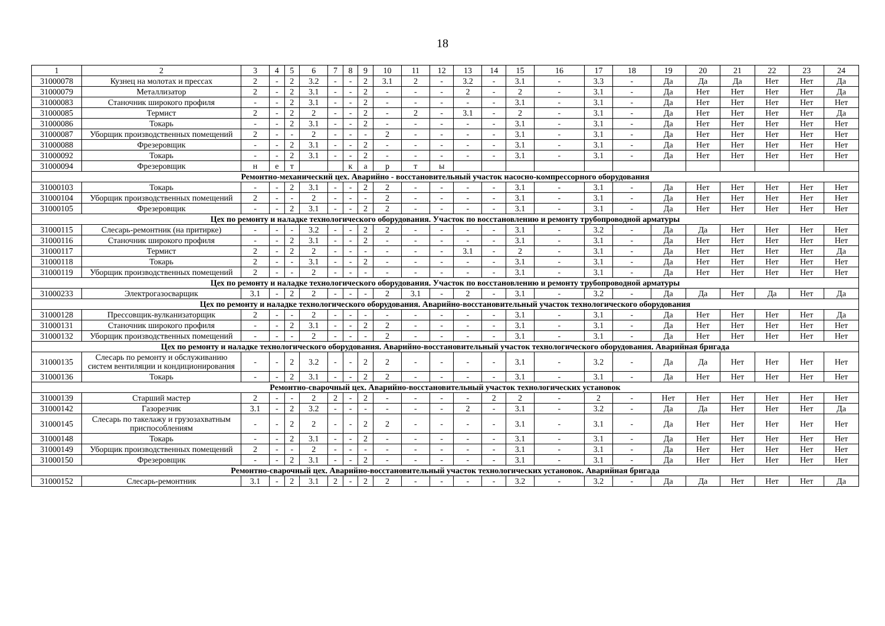18
| 1 | 2 | 3 | 4 | 5 | 6 | 7 | 8 | 9 | 10 | 11 | 12 | 13 | 14 | 15 | 16 | 17 | 18 | 19 | 20 | 21 | 22 | 23 | 24 |
| --- | --- | --- | --- | --- | --- | --- | --- | --- | --- | --- | --- | --- | --- | --- | --- | --- | --- | --- | --- | --- | --- | --- | --- |
| 31000078 | Кузнец на молотах и прессах | 2 | - | 2 | 3.2 | - | - | 2 | 3.1 | 2 | - | 3.2 | - | 3.1 | - | 3.3 | - | Да | Да | Да | Нет | Нет | Да |
| 31000079 | Металлизатор | 2 | - | 2 | 3.1 | - | - | 2 | - | - | - | 2 | - | 2 | - | 3.1 | - | Да | Нет | Нет | Нет | Нет | Да |
| 31000083 | Станочник широкого профиля | - | - | 2 | 3.1 | - | - | 2 | - | - | - | - | - | 3.1 | - | 3.1 | - | Да | Нет | Нет | Нет | Нет | Нет |
| 31000085 | Термист | 2 | - | 2 | 2 | - | - | 2 | - | 2 | - | 3.1 | - | 2 | - | 3.1 | - | Да | Нет | Нет | Нет | Нет | Да |
| 31000086 | Токарь | - | - | 2 | 3.1 | - | - | 2 | - | - | - | - | - | 3.1 | - | 3.1 | - | Да | Нет | Нет | Нет | Нет | Нет |
| 31000087 | Уборщик производственных помещений | 2 | - | - | 2 | - | - | - | 2 | - | - | - | - | 3.1 | - | 3.1 | - | Да | Нет | Нет | Нет | Нет | Нет |
| 31000088 | Фрезеровщик | - | - | 2 | 3.1 | - | - | 2 | - | - | - | - | - | 3.1 | - | 3.1 | - | Да | Нет | Нет | Нет | Нет | Нет |
| 31000092 | Токарь | - | - | 2 | 3.1 | - | - | 2 | - | - | - | - | - | 3.1 | - | 3.1 | - | Да | Нет | Нет | Нет | Нет | Нет |
| 31000094 | Фрезеровщик | н | е | т | | | к | а | р | т | ы | | | | | | | | | | | | |
| Ремонтно-механический цех. Аварийно - восстановительный участок насосно-компрессорного оборудования | | | | | | | | | | | | | | | | | | | | | | | |
| 31000103 | Токарь | - | - | 2 | 3.1 | - | - | 2 | 2 | - | - | - | - | 3.1 | - | 3.1 | - | Да | Нет | Нет | Нет | Нет | Нет |
| 31000104 | Уборщик производственных помещений | 2 | - | - | 2 | - | - | - | 2 | - | - | - | - | 3.1 | - | 3.1 | - | Да | Нет | Нет | Нет | Нет | Нет |
| 31000105 | Фрезеровщик | - | - | 2 | 3.1 | - | - | 2 | 2 | - | - | - | - | 3.1 | - | 3.1 | - | Да | Нет | Нет | Нет | Нет | Нет |
| Цех по ремонту и наладке технологического оборудования. Участок по восстановлению и ремонту трубопроводной арматуры | | | | | | | | | | | | | | | | | | | | | | | |
| 31000115 | Слесарь-ремонтник (на притирке) | - | - | - | 3.2 | - | - | 2 | 2 | - | - | - | - | 3.1 | - | 3.2 | - | Да | Да | Нет | Нет | Нет | Нет |
| 31000116 | Станочник широкого профиля | - | - | 2 | 3.1 | - | - | 2 | - | - | - | - | - | 3.1 | - | 3.1 | - | Да | Нет | Нет | Нет | Нет | Нет |
| 31000117 | Термист | 2 | - | 2 | 2 | - | - | - | - | - | - | 3.1 | - | 2 | - | 3.1 | - | Да | Нет | Нет | Нет | Нет | Да |
| 31000118 | Токарь | 2 | - | - | 3.1 | - | - | 2 | - | - | - | - | - | 3.1 | - | 3.1 | - | Да | Нет | Нет | Нет | Нет | Нет |
| 31000119 | Уборщик производственных помещений | 2 | - | - | 2 | - | - | - | - | - | - | - | - | 3.1 | - | 3.1 | - | Да | Нет | Нет | Нет | Нет | Нет |
| Цех по ремонту и наладке технологического оборудования. Участок по восстановлению и ремонту трубопроводной арматуры | | | | | | | | | | | | | | | | | | | | | | | |
| 31000233 | Электрогазосварщик | 3.1 | - | 2 | 2 | - | - | - | 2 | 3.1 | - | 2 | - | 3.1 | - | 3.2 | - | Да | Да | Нет | Да | Нет | Да |
| Цех по ремонту и наладке технологического оборудования. Аварийно-восстановительный участок технологического оборудования | | | | | | | | | | | | | | | | | | | | | | | |
| 31000128 | Прессовщик-вулканизаторщик | 2 | - | - | 2 | - | - | - | - | - | - | - | - | 3.1 | - | 3.1 | - | Да | Нет | Нет | Нет | Нет | Да |
| 31000131 | Станочник широкого профиля | - | - | 2 | 3.1 | - | - | 2 | 2 | - | - | - | - | 3.1 | - | 3.1 | - | Да | Нет | Нет | Нет | Нет | Нет |
| 31000132 | Уборщик производственных помещений | - | - | - | 2 | - | - | - | 2 | - | - | - | - | 3.1 | - | 3.1 | - | Да | Нет | Нет | Нет | Нет | Нет |
| Цех по ремонту и наладке технологического оборудования. Аварийно-восстановительный участок технологического оборудования. Аварийная бригада | | | | | | | | | | | | | | | | | | | | | | | |
| 31000135 | Слесарь по ремонту и обслуживанию систем вентиляции и кондиционирования | - | - | 2 | 3.2 | - | - | 2 | 2 | - | - | - | - | 3.1 | - | 3.2 | - | Да | Да | Нет | Нет | Нет | Нет |
| 31000136 | Токарь | - | - | 2 | 3.1 | - | - | 2 | 2 | - | - | - | - | 3.1 | - | 3.1 | - | Да | Нет | Нет | Нет | Нет | Нет |
| Ремонтно-сварочный цех. Аварийно-восстановительный участок технологических установок | | | | | | | | | | | | | | | | | | | | | | | |
| 31000139 | Старший мастер | 2 | - | - | 2 | 2 | - | 2 | - | - | - | - | 2 | 2 | - | 2 | - | Нет | Нет | Нет | Нет | Нет | Нет |
| 31000142 | Газорезчик | 3.1 | - | 2 | 3.2 | - | - | - | - | - | - | 2 | - | 3.1 | - | 3.2 | - | Да | Да | Нет | Нет | Нет | Да |
| 31000145 | Слесарь по такелажу и грузозахватным приспособлениям | - | - | 2 | 2 | - | - | 2 | 2 | - | - | - | - | 3.1 | - | 3.1 | - | Да | Нет | Нет | Нет | Нет | Нет |
| 31000148 | Токарь | - | - | 2 | 3.1 | - | - | 2 | - | - | - | - | - | 3.1 | - | 3.1 | - | Да | Нет | Нет | Нет | Нет | Нет |
| 31000149 | Уборщик производственных помещений | 2 | - | - | 2 | - | - | - | - | - | - | - | - | 3.1 | - | 3.1 | - | Да | Нет | Нет | Нет | Нет | Нет |
| 31000150 | Фрезеровщик | - | - | 2 | 3.1 | - | - | 2 | - | - | - | - | - | 3.1 | - | 3.1 | - | Да | Нет | Нет | Нет | Нет | Нет |
| Ремонтно-сварочный цех. Аварийно-восстановительный участок технологических установок. Аварийная бригада | | | | | | | | | | | | | | | | | | | | | | | |
| 31000152 | Слесарь-ремонтник | 3.1 | - | 2 | 3.1 | 2 | - | 2 | 2 | - | - | - | - | 3.2 | - | 3.2 | - | Да | Да | Нет | Нет | Нет | Да |